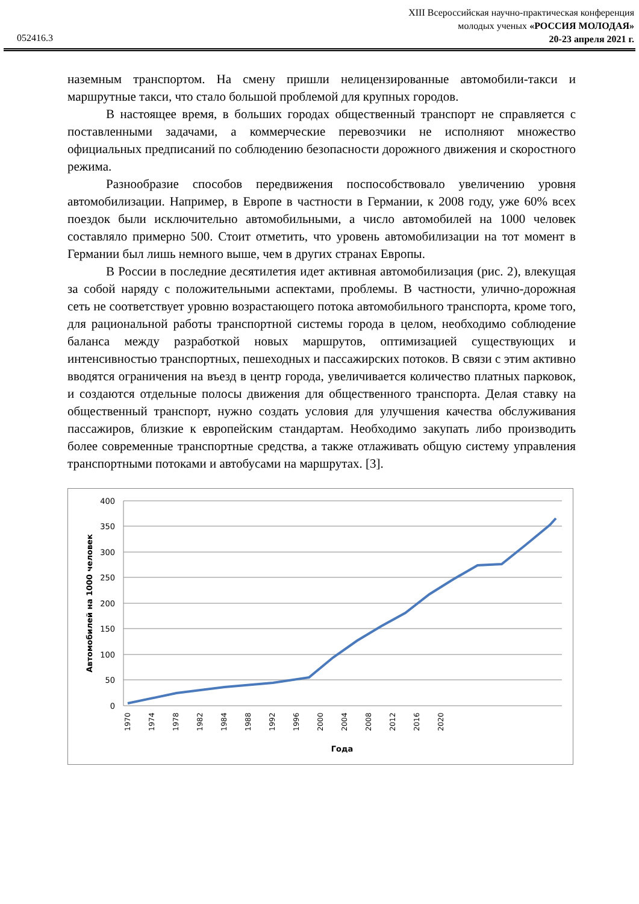XIII Всероссийская научно-практическая конференция
молодых ученых «РОССИЯ МОЛОДАЯ»
20-23 апреля 2021 г.
052416.3
наземным транспортом. На смену пришли нелицензированные автомобили-такси и маршрутные такси, что стало большой проблемой для крупных городов.
В настоящее время, в больших городах общественный транспорт не справляется с поставленными задачами, а коммерческие перевозчики не исполняют множество официальных предписаний по соблюдению безопасности дорожного движения и скоростного режима.
Разнообразие способов передвижения поспособствовало увеличению уровня автомобилизации. Например, в Европе в частности в Германии, к 2008 году, уже 60% всех поездок были исключительно автомобильными, а число автомобилей на 1000 человек составляло примерно 500. Стоит отметить, что уровень автомобилизации на тот момент в Германии был лишь немного выше, чем в других странах Европы.
В России в последние десятилетия идет активная автомобилизация (рис. 2), влекущая за собой наряду с положительными аспектами, проблемы. В частности, улично-дорожная сеть не соответствует уровню возрастающего потока автомобильного транспорта, кроме того, для рациональной работы транспортной системы города в целом, необходимо соблюдение баланса между разработкой новых маршрутов, оптимизацией существующих и интенсивностью транспортных, пешеходных и пассажирских потоков. В связи с этим активно вводятся ограничения на въезд в центр города, увеличивается количество платных парковок, и создаются отдельные полосы движения для общественного транспорта. Делая ставку на общественный транспорт, нужно создать условия для улучшения качества обслуживания пассажиров, близкие к европейским стандартам. Необходимо закупать либо производить более современные транспортные средства, а также отлаживать общую систему управления транспортными потоками и автобусами на маршрутах. [3].
400
350
300
250
200
150
100
50
0
Автомобилей на 1000 человек
1970
1974
1978
1982
1984
1988
1992
1996
2000
2004
2008
2012
2016
2020
Года